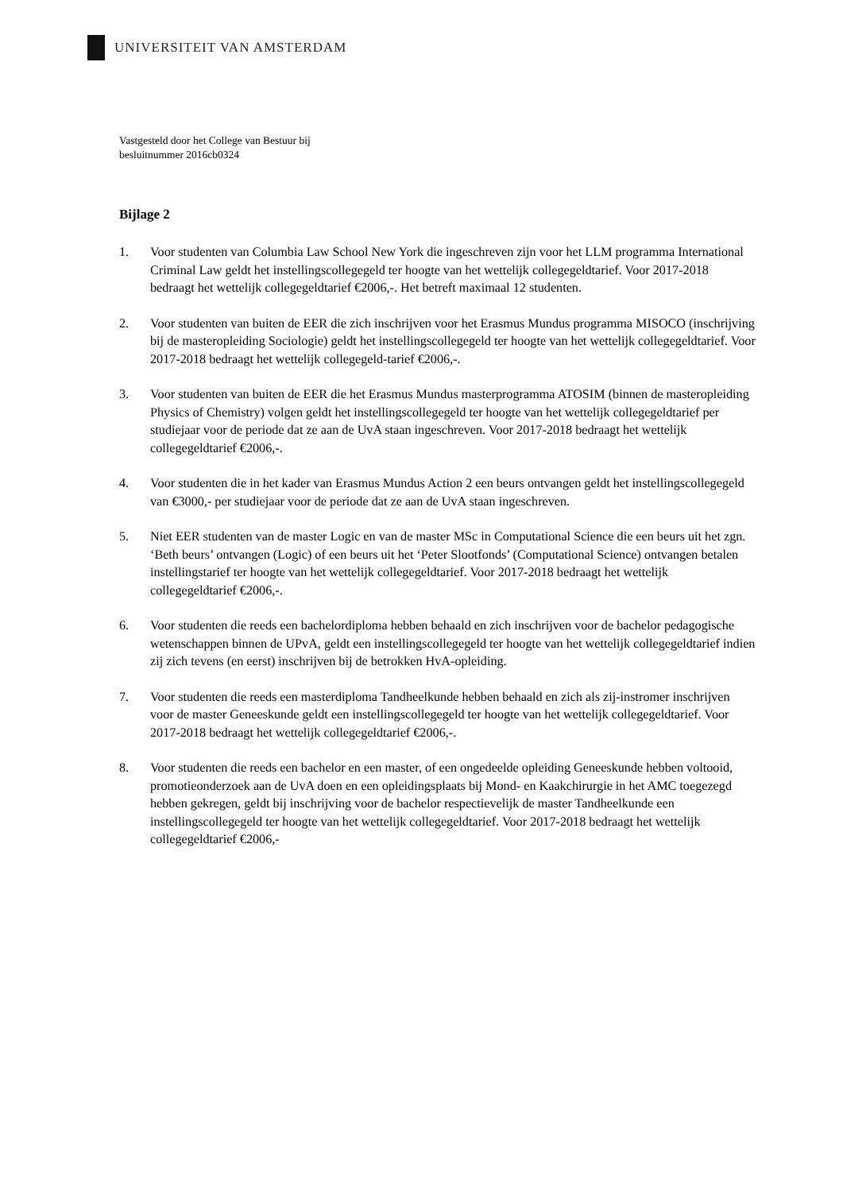UNIVERSITEIT VAN AMSTERDAM
Vastgesteld door het College van Bestuur bij
besluitnummer 2016cb0324
Bijlage 2
1. Voor studenten van Columbia Law School New York die ingeschreven zijn voor het LLM programma International Criminal Law geldt het instellingscollegegeld ter hoogte van het wettelijk collegegeldtarief. Voor 2017-2018 bedraagt het wettelijk collegegeldtarief €2006,-. Het betreft maximaal 12 studenten.
2. Voor studenten van buiten de EER die zich inschrijven voor het Erasmus Mundus programma MISOCO (inschrijving bij de masteropleiding Sociologie) geldt het instellingscollegegeld ter hoogte van het wettelijk collegegeldtarief. Voor 2017-2018 bedraagt het wettelijk collegegeld-tarief €2006,-.
3. Voor studenten van buiten de EER die het Erasmus Mundus masterprogramma ATOSIM (binnen de masteropleiding Physics of Chemistry) volgen geldt het instellingscollegegeld ter hoogte van het wettelijk collegegeldtarief per studiejaar voor de periode dat ze aan de UvA staan ingeschreven. Voor 2017-2018 bedraagt het wettelijk collegegeldtarief €2006,-.
4. Voor studenten die in het kader van Erasmus Mundus Action 2 een beurs ontvangen geldt het instellingscollegegeld van €3000,- per studiejaar voor de periode dat ze aan de UvA staan ingeschreven.
5. Niet EER studenten van de master Logic en van de master MSc in Computational Science die een beurs uit het zgn. ‘Beth beurs’ ontvangen (Logic) of een beurs uit het ‘Peter Slootfonds’ (Computational Science) ontvangen betalen instellingstarief ter hoogte van het wettelijk collegegeldtarief. Voor 2017-2018 bedraagt het wettelijk collegegeldtarief €2006,-.
6. Voor studenten die reeds een bachelordiploma hebben behaald en zich inschrijven voor de bachelor pedagogische wetenschappen binnen de UPvA, geldt een instellingscollegegeld ter hoogte van het wettelijk collegegeldtarief indien zij zich tevens (en eerst) inschrijven bij de betrokken HvA-opleiding.
7. Voor studenten die reeds een masterdiploma Tandheelkunde hebben behaald en zich als zij-instromer inschrijven voor de master Geneeskunde geldt een instellingscollegegeld ter hoogte van het wettelijk collegegeldtarief. Voor 2017-2018 bedraagt het wettelijk collegegeldtarief €2006,-.
8. Voor studenten die reeds een bachelor en een master, of een ongedeelde opleiding Geneeskunde hebben voltooid, promotieonderzoek aan de UvA doen en een opleidingsplaats bij Mond- en Kaakchirurgie in het AMC toegezegd hebben gekregen, geldt bij inschrijving voor de bachelor respectievelijk de master Tandheelkunde een instellingscollegegeld ter hoogte van het wettelijk collegegeldtarief. Voor 2017-2018 bedraagt het wettelijk collegegeldtarief €2006,-